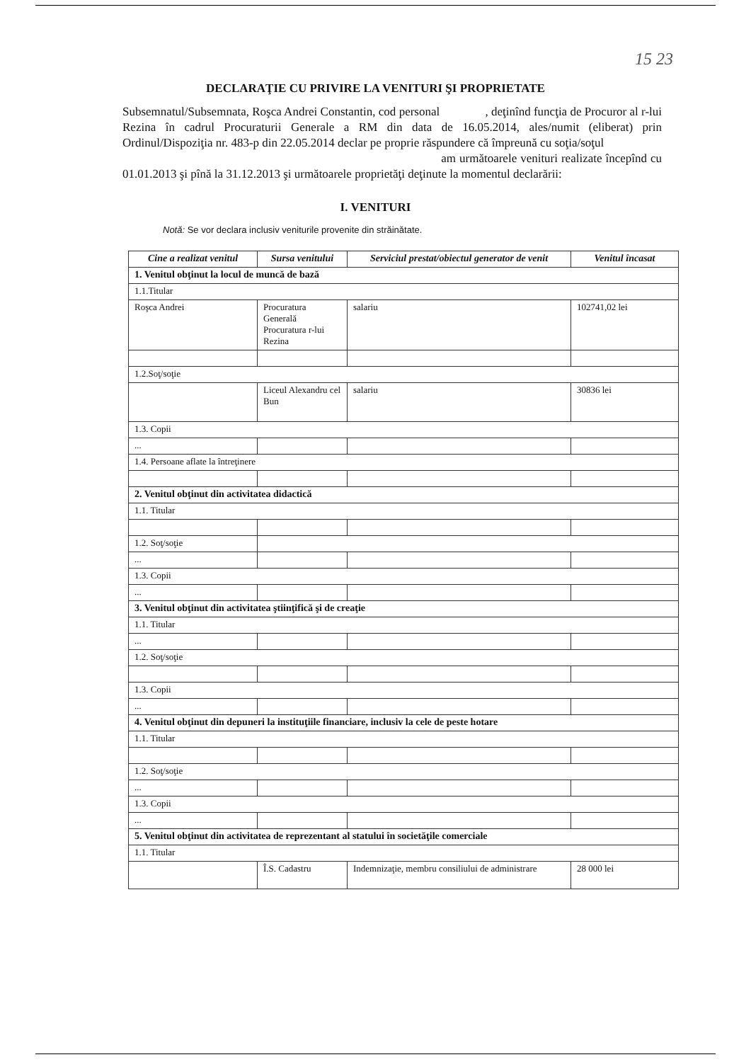15 23
DECLARAŢIE CU PRIVIRE LA VENITURI ŞI PROPRIETATE
Subsemnatul/Subsemnata, Roşca Andrei Constantin, cod personal , deţinînd funcţia de Procuror al r-lui Rezina în cadrul Procuraturii Generale a RM din data de 16.05.2014, ales/numit (eliberat) prin Ordinul/Dispoziţia nr. 483-p din 22.05.2014 declar pe proprie răspundere că împreună cu soţia/soţul
am următoarele venituri realizate începînd cu 01.01.2013 şi pînă la 31.12.2013 şi următoarele proprietăţi deţinute la momentul declarării:
I. VENITURI
Notă: Se vor declara inclusiv veniturile provenite din străinătate.
| Cine a realizat venitul | Sursa venitului | Serviciul prestat/obiectul generator de venit | Venitul încasat |
| --- | --- | --- | --- |
| 1. Venitul obţinut la locul de muncă de bază | | | |
| 1.1.Titular | | | |
| Roşca Andrei | Procuratura Generală Procuratura r-lui Rezina | salariu | 102741,02 lei |
| 1.2.Soţ/soţie | | | |
| | Liceul Alexandru cel Bun | salariu | 30836 lei |
| 1.3. Copii | | | |
| ... | | | |
| 1.4. Persoane aflate la întreţinere | | | |
| 2. Venitul obţinut din activitatea didactică | | | |
| 1.1. Titular | | | |
| 1.2. Soţ/soţie | | | |
| ... | | | |
| 1.3. Copii | | | |
| ... | | | |
| 3. Venitul obţinut din activitatea ştiinţifică şi de creaţie | | | |
| 1.1. Titular | | | |
| ... | | | |
| 1.2. Soţ/soţie | | | |
| 1.3. Copii | | | |
| ... | | | |
| 4. Venitul obţinut din depuneri la instituţiile financiare, inclusiv la cele de peste hotare | | | |
| 1.1. Titular | | | |
| 1.2. Soţ/soţie | | | |
| ... | | | |
| 1.3. Copii | | | |
| ... | | | |
| 5. Venitul obţinut din activitatea de reprezentant al statului în societăţile comerciale | | | |
| 1.1. Titular | | | |
| | Î.S. Cadastru | Indemnizaţie, membru consiliului de administrare | 28 000 lei |